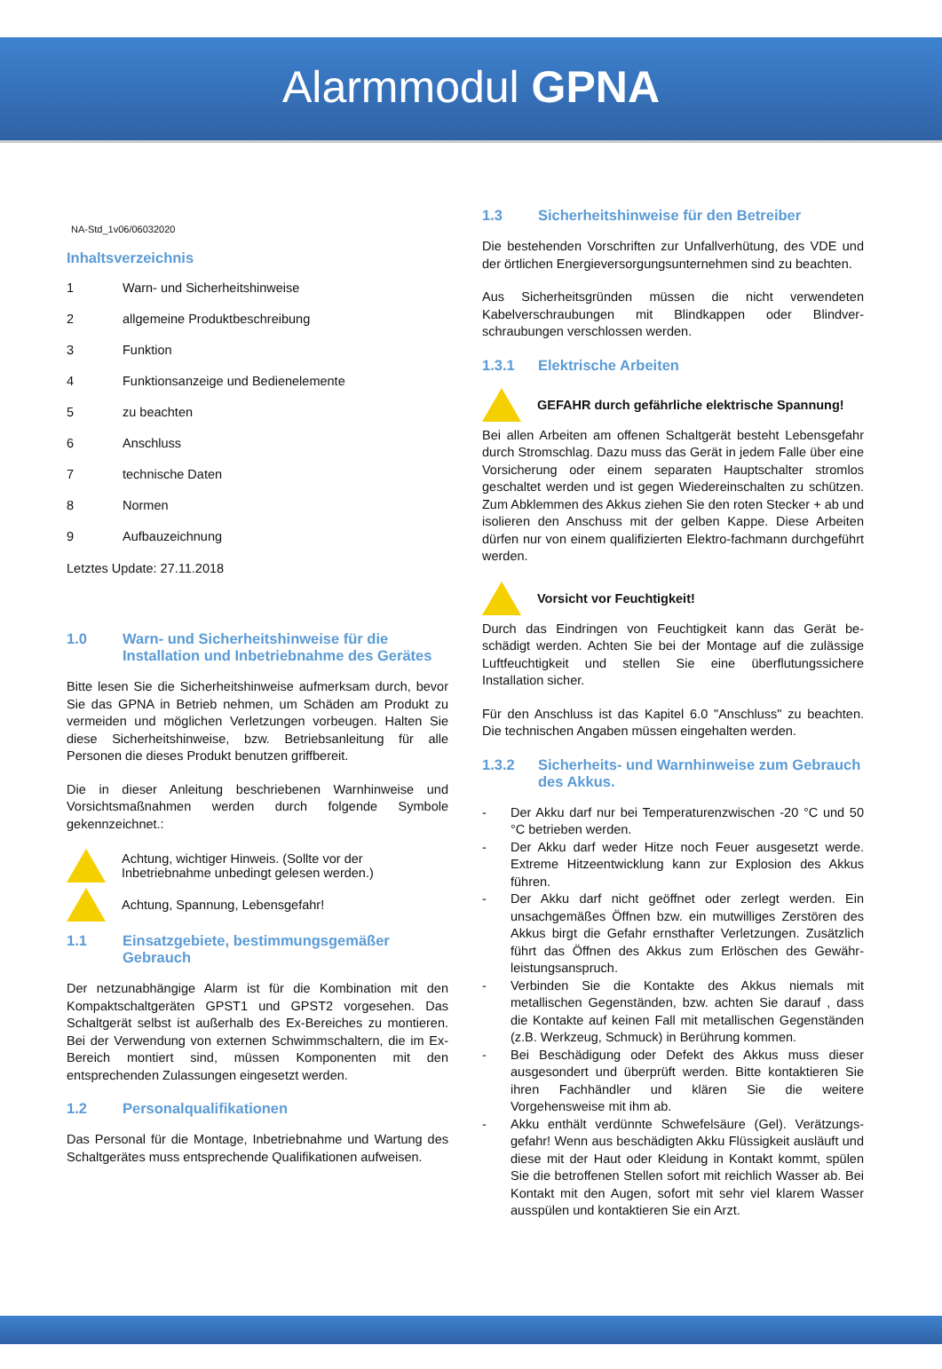Alarmmodul GPNA
NA-Std_1v06/06032020
Inhaltsverzeichnis
1 Warn- und Sicherheitshinweise
2 allgemeine Produktbeschreibung
3 Funktion
4 Funktionsanzeige und Bedienelemente
5 zu beachten
6 Anschluss
7 technische Daten
8 Normen
9 Aufbauzeichnung
Letztes Update: 27.11.2018
1.0 Warn- und Sicherheitshinweise für die Installation und Inbetriebnahme des Gerätes
Bitte lesen Sie die Sicherheitshinweise aufmerksam durch, bevor Sie das GPNA in Betrieb nehmen, um Schäden am Produkt zu vermeiden und möglichen Verletzungen vorbeugen. Halten Sie diese Sicherheitshinweise, bzw. Betriebsanleitung für alle Personen die dieses Produkt benutzen griffbereit.
Die in dieser Anleitung beschriebenen Warnhinweise und Vorsichtsmaßnahmen werden durch folgende Symbole gekennzeichnet.:
Achtung, wichtiger Hinweis. (Sollte vor der Inbetriebnahme unbedingt gelesen werden.)
Achtung, Spannung, Lebensgefahr!
1.1 Einsatzgebiete, bestimmungsgemäßer Gebrauch
Der netzunabhängige Alarm ist für die Kombination mit den Kompaktschaltgeräten GPST1 und GPST2 vorgesehen. Das Schaltgerät selbst ist außerhalb des Ex-Bereiches zu montieren. Bei der Verwendung von externen Schwimmschaltern, die im Ex-Bereich montiert sind, müssen Komponenten mit den entsprechenden Zulassungen eingesetzt werden.
1.2 Personalqualifikationen
Das Personal für die Montage, Inbetriebnahme und Wartung des Schaltgerätes muss entsprechende Qualifikationen aufweisen.
1.3 Sicherheitshinweise für den Betreiber
Die bestehenden Vorschriften zur Unfallverhütung, des VDE und der örtlichen Energieversorgungsunternehmen sind zu beachten.
Aus Sicherheitsgründen müssen die nicht verwendeten Kabelverschraubungen mit Blindkappen oder Blindver-schraubungen verschlossen werden.
1.3.1 Elektrische Arbeiten
GEFAHR durch gefährliche elektrische Spannung!
Bei allen Arbeiten am offenen Schaltgerät besteht Lebensgefahr durch Stromschlag. Dazu muss das Gerät in jedem Falle über eine Vorsicherung oder einem separaten Hauptschalter stromlos geschaltet werden und ist gegen Wiedereinschalten zu schützen. Zum Abklemmen des Akkus ziehen Sie den roten Stecker + ab und isolieren den Anschuss mit der gelben Kappe. Diese Arbeiten dürfen nur von einem qualifizierten Elektro-fachmann durchgeführt werden.
Vorsicht vor Feuchtigkeit!
Durch das Eindringen von Feuchtigkeit kann das Gerät be-schädigt werden. Achten Sie bei der Montage auf die zulässige Luftfeuchtigkeit und stellen Sie eine überflutungssichere Installation sicher.
Für den Anschluss ist das Kapitel 6.0 "Anschluss" zu beachten. Die technischen Angaben müssen eingehalten werden.
1.3.2 Sicherheits- und Warnhinweise zum Gebrauch des Akkus.
- Der Akku darf nur bei Temperaturenzwischen -20 °C und 50 °C betrieben werden.
- Der Akku darf weder Hitze noch Feuer ausgesetzt werde. Extreme Hitzeentwicklung kann zur Explosion des Akkus führen.
- Der Akku darf nicht geöffnet oder zerlegt werden. Ein unsachgemäßes Öffnen bzw. ein mutwilliges Zerstören des Akkus birgt die Gefahr ernsthafter Verletzungen. Zusätzlich führt das Öffnen des Akkus zum Erlöschen des Gewähr-leistungsanspruch.
- Verbinden Sie die Kontakte des Akkus niemals mit metallischen Gegenständen, bzw. achten Sie darauf , dass die Kontakte auf keinen Fall mit metallischen Gegenständen (z.B. Werkzeug, Schmuck) in Berührung kommen.
- Bei Beschädigung oder Defekt des Akkus muss dieser ausgesondert und überprüft werden. Bitte kontaktieren Sie ihren Fachhändler und klären Sie die weitere Vorgehensweise mit ihm ab.
- Akku enthält verdünnte Schwefelsäure (Gel). Verätzungs-gefahr! Wenn aus beschädigten Akku Flüssigkeit ausläuft und diese mit der Haut oder Kleidung in Kontakt kommt, spülen Sie die betroffenen Stellen sofort mit reichlich Wasser ab. Bei Kontakt mit den Augen, sofort mit sehr viel klarem Wasser ausspülen und kontaktieren Sie ein Arzt.